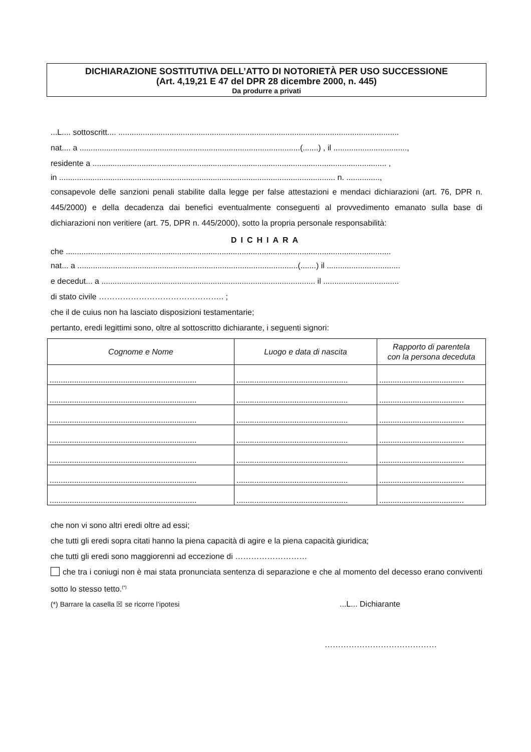DICHIARAZIONE SOSTITUTIVA DELL’ATTO DI NOTORIETÀ PER USO SUCCESSIONE
(Art. 4,19,21 E 47 del DPR 28 dicembre 2000, n. 445)
Da produrre a privati
...L.... sottoscritt.... ..............................................................................................................................
nat.... a ...................................................................................................(.......) , il .................................,
residente a .................................................................................................................................... ,
in ............................................................................................................................ n. ...............,
consapevole delle sanzioni penali stabilite dalla legge per false attestazioni e mendaci dichiarazioni (art. 76, DPR n. 445/2000) e della decadenza dai benefici eventualmente conseguenti al provvedimento emanato sulla base di dichiarazioni non veritiere (art. 75, DPR n. 445/2000), sotto la propria personale responsabilità:
DICHIARA
che ..................................................................................................................................................
nat... a ...................................................................................................(.......) il .................................
e decedut... a ................................................................................................ il ..................................
di stato civile ……………………………………….. ;
che il de cuius non ha lasciato disposizioni testamentarie;
pertanto, eredi legittimi sono, oltre al sottoscritto dichiarante, i seguenti signori:
| Cognome e Nome | Luogo e data di nascita | Rapporto di parentela con la persona deceduta |
| --- | --- | --- |
| .................................................................. | .................................................. | ...................................... |
| .................................................................. | .................................................. | ...................................... |
| .................................................................. | .................................................. | ...................................... |
| .................................................................. | .................................................. | ...................................... |
| .................................................................. | .................................................. | ...................................... |
| .................................................................. | .................................................. | ...................................... |
| .................................................................. | .................................................. | ...................................... |
che non vi sono altri eredi oltre ad essi;
che tutti gli eredi sopra citati hanno la piena capacità di agire e la piena capacità giuridica;
che tutti gli eredi sono maggiorenni ad eccezione di ………………………
che tra i coniugi non è mai stata pronunciata sentenza di separazione e che al momento del decesso erano conviventi sotto lo stesso tetto.<sup>(*)</sup>
(*) Barrare la casella ☒ se ricorre l’ipotesi...L... Dichiarante
……………………………………